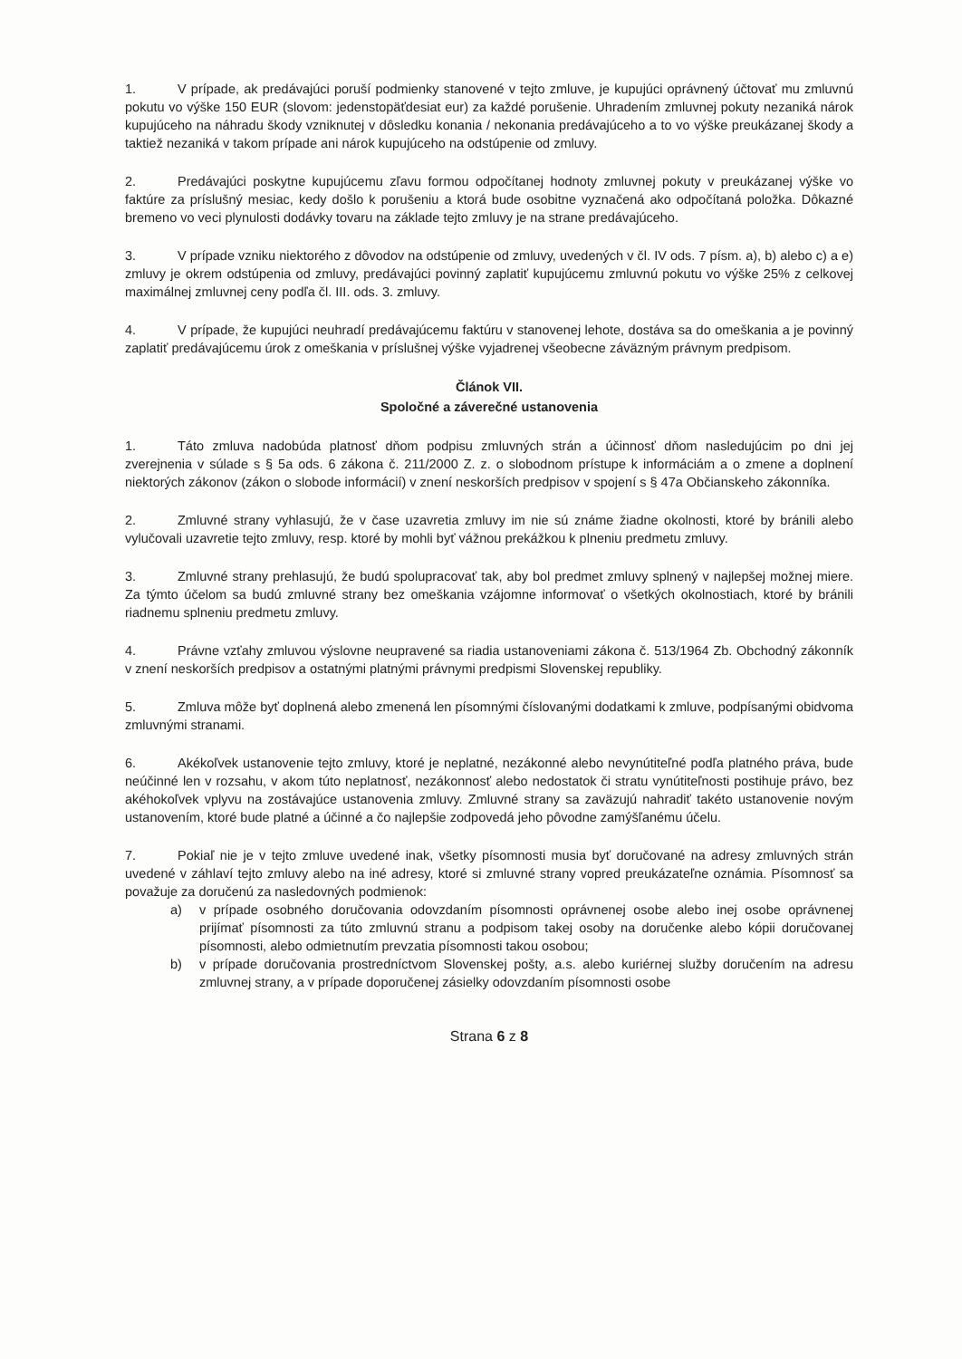1. V prípade, ak predávajúci poruší podmienky stanovené v tejto zmluve, je kupujúci oprávnený účtovať mu zmluvnú pokutu vo výške 150 EUR (slovom: jedenstopäťdesiat eur) za každé porušenie. Uhradením zmluvnej pokuty nezaniká nárok kupujúceho na náhradu škody vzniknutej v dôsledku konania / nekonania predávajúceho a to vo výške preukázanej škody a taktiež nezaniká v takom prípade ani nárok kupujúceho na odstúpenie od zmluvy.
2. Predávajúci poskytne kupujúcemu zľavu formou odpočítanej hodnoty zmluvnej pokuty v preukázanej výške vo faktúre za príslušný mesiac, kedy došlo k porušeniu a ktorá bude osobitne vyznačená ako odpočítaná položka. Dôkazné bremeno vo veci plynulosti dodávky tovaru na základe tejto zmluvy je na strane predávajúceho.
3. V prípade vzniku niektorého z dôvodov na odstúpenie od zmluvy, uvedených v čl. IV ods. 7 písm. a), b) alebo c) a e) zmluvy je okrem odstúpenia od zmluvy, predávajúci povinný zaplatiť kupujúcemu zmluvnú pokutu vo výške 25% z celkovej maximálnej zmluvnej ceny podľa čl. III. ods. 3. zmluvy.
4. V prípade, že kupujúci neuhradí predávajúcemu faktúru v stanovenej lehote, dostáva sa do omeškania a je povinný zaplatiť predávajúcemu úrok z omeškania v príslušnej výške vyjadrenej všeobecne záväzným právnym predpisom.
Článok VII.
Spoločné a záverečné ustanovenia
1. Táto zmluva nadobúda platnosť dňom podpisu zmluvných strán a účinnosť dňom nasledujúcim po dni jej zverejnenia v súlade s § 5a ods. 6 zákona č. 211/2000 Z. z. o slobodnom prístupe k informáciám a o zmene a doplnení niektorých zákonov (zákon o slobode informácií) v znení neskorších predpisov v spojení s § 47a Občianskeho zákonníka.
2. Zmluvné strany vyhlasujú, že v čase uzavretia zmluvy im nie sú známe žiadne okolnosti, ktoré by bránili alebo vylučovali uzavretie tejto zmluvy, resp. ktoré by mohli byť vážnou prekážkou k plneniu predmetu zmluvy.
3. Zmluvné strany prehlasujú, že budú spolupracovať tak, aby bol predmet zmluvy splnený v najlepšej možnej miere. Za týmto účelom sa budú zmluvné strany bez omeškania vzájomne informovať o všetkých okolnostiach, ktoré by bránili riadnemu splneniu predmetu zmluvy.
4. Právne vzťahy zmluvou výslovne neupravené sa riadia ustanoveniami zákona č. 513/1964 Zb. Obchodný zákonník v znení neskorších predpisov a ostatnými platnými právnymi predpismi Slovenskej republiky.
5. Zmluva môže byť doplnená alebo zmenená len písomnými číslovanými dodatkami k zmluve, podpísanými obidvoma zmluvnými stranami.
6. Akékoľvek ustanovenie tejto zmluvy, ktoré je neplatné, nezákonné alebo nevynútiteľné podľa platného práva, bude neúčinné len v rozsahu, v akom túto neplatnosť, nezákonnosť alebo nedostatok či stratu vynútiteľnosti postihuje právo, bez akéhokoľvek vplyvu na zostávajúce ustanovenia zmluvy. Zmluvné strany sa zaväzujú nahradiť takéto ustanovenie novým ustanovením, ktoré bude platné a účinné a čo najlepšie zodpovedá jeho pôvodne zamýšľanému účelu.
7. Pokiaľ nie je v tejto zmluve uvedené inak, všetky písomnosti musia byť doručované na adresy zmluvných strán uvedené v záhlaví tejto zmluvy alebo na iné adresy, ktoré si zmluvné strany vopred preukázateľne oznámia. Písomnosť sa považuje za doručenú za nasledovných podmienok:
a) v prípade osobného doručovania odovzdaním písomnosti oprávnenej osobe alebo inej osobe oprávnenej prijímať písomnosti za túto zmluvnú stranu a podpisom takej osoby na doručenke alebo kópii doručovanej písomnosti, alebo odmietnutím prevzatia písomnosti takou osobou;
b) v prípade doručovania prostredníctvom Slovenskej pošty, a.s. alebo kuriérnej služby doručením na adresu zmluvnej strany, a v prípade doporučenej zásielky odovzdaním písomnosti osobe
Strana 6 z 8